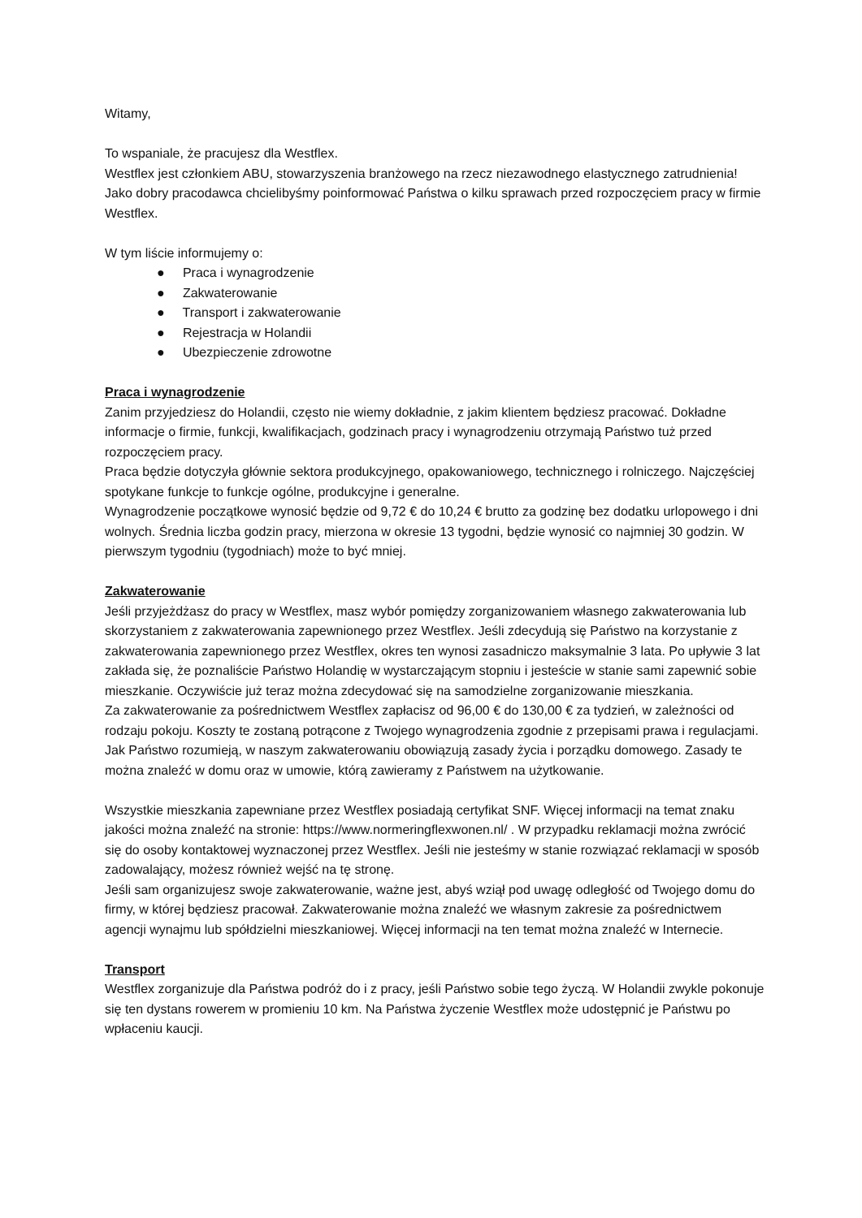Witamy,
To wspaniale, że pracujesz dla Westflex.
Westflex jest członkiem ABU, stowarzyszenia branżowego na rzecz niezawodnego elastycznego zatrudnienia! Jako dobry pracodawca chcielibyśmy poinformować Państwa o kilku sprawach przed rozpoczęciem pracy w firmie Westflex.
W tym liście informujemy o:
● Praca i wynagrodzenie
● Zakwaterowanie
● Transport i zakwaterowanie
● Rejestracja w Holandii
● Ubezpieczenie zdrowotne
Praca i wynagrodzenie
Zanim przyjedziesz do Holandii, często nie wiemy dokładnie, z jakim klientem będziesz pracować. Dokładne informacje o firmie, funkcji, kwalifikacjach, godzinach pracy i wynagrodzeniu otrzymają Państwo tuż przed rozpoczęciem pracy.
Praca będzie dotyczyła głównie sektora produkcyjnego, opakowaniowego, technicznego i rolniczego. Najczęściej spotykane funkcje to funkcje ogólne, produkcyjne i generalne.
Wynagrodzenie początkowe wynosić będzie od 9,72 € do 10,24 € brutto za godzinę bez dodatku urlopowego i dni wolnych. Średnia liczba godzin pracy, mierzona w okresie 13 tygodni, będzie wynosić co najmniej 30 godzin. W pierwszym tygodniu (tygodniach) może to być mniej.
Zakwaterowanie
Jeśli przyjeżdżasz do pracy w Westflex, masz wybór pomiędzy zorganizowaniem własnego zakwaterowania lub skorzystaniem z zakwaterowania zapewnionego przez Westflex. Jeśli zdecydują się Państwo na korzystanie z zakwaterowania zapewnionego przez Westflex, okres ten wynosi zasadniczo maksymalnie 3 lata. Po upływie 3 lat zakłada się, że poznaliście Państwo Holandię w wystarczającym stopniu i jesteście w stanie sami zapewnić sobie mieszkanie. Oczywiście już teraz można zdecydować się na samodzielne zorganizowanie mieszkania.
Za zakwaterowanie za pośrednictwem Westflex zapłacisz od 96,00 € do 130,00 € za tydzień, w zależności od rodzaju pokoju. Koszty te zostaną potrącone z Twojego wynagrodzenia zgodnie z przepisami prawa i regulacjami. Jak Państwo rozumieją, w naszym zakwaterowaniu obowiązują zasady życia i porządku domowego. Zasady te można znaleźć w domu oraz w umowie, którą zawieramy z Państwem na użytkowanie.
Wszystkie mieszkania zapewniane przez Westflex posiadają certyfikat SNF. Więcej informacji na temat znaku jakości można znaleźć na stronie: https://www.normeringflexwonen.nl/ . W przypadku reklamacji można zwrócić się do osoby kontaktowej wyznaczonej przez Westflex. Jeśli nie jesteśmy w stanie rozwiązać reklamacji w sposób zadowalający, możesz również wejść na tę stronę.
Jeśli sam organizujesz swoje zakwaterowanie, ważne jest, abyś wziął pod uwagę odległość od Twojego domu do firmy, w której będziesz pracował. Zakwaterowanie można znaleźć we własnym zakresie za pośrednictwem agencji wynajmu lub spółdzielni mieszkaniowej. Więcej informacji na ten temat można znaleźć w Internecie.
Transport
Westflex zorganizuje dla Państwa podróż do i z pracy, jeśli Państwo sobie tego życzą. W Holandii zwykle pokonuje się ten dystans rowerem w promieniu 10 km. Na Państwa życzenie Westflex może udostępnić je Państwu po wpłaceniu kaucji.